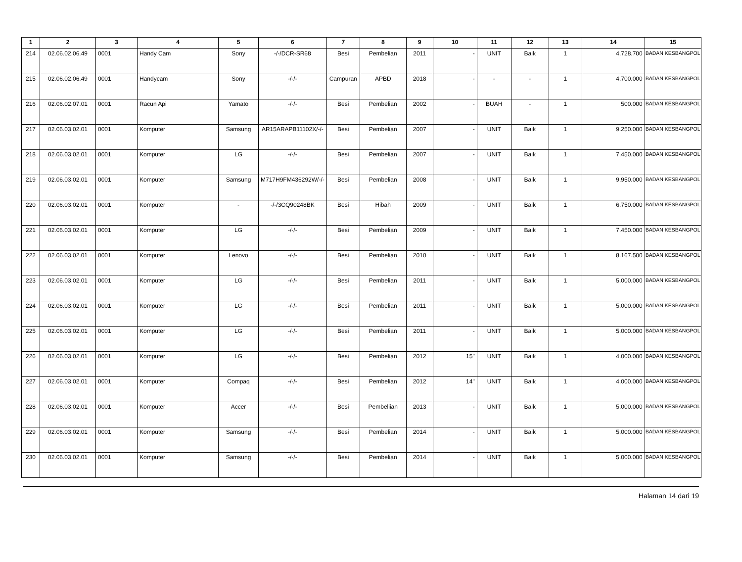| 1 | 2 | 3 | 4 | 5 | 6 | 7 | 8 | 9 | 10 | 11 | 12 | 13 | 14 | 15 |
| --- | --- | --- | --- | --- | --- | --- | --- | --- | --- | --- | --- | --- | --- | --- |
| 214 | 02.06.02.06.49 | 0001 | Handy Cam | Sony | -/-/DCR-SR68 | Besi | Pembelian | 2011 | - | UNIT | Baik | 1 | 4.728.700 | BADAN KESBANGPOL |
| 215 | 02.06.02.06.49 | 0001 | Handycam | Sony | -/-/- | Campuran | APBD | 2018 | - | - | - | 1 | 4.700.000 | BADAN KESBANGPOL |
| 216 | 02.06.02.07.01 | 0001 | Racun Api | Yamato | -/-/- | Besi | Pembelian | 2002 | - | BUAH | - | 1 | 500.000 | BADAN KESBANGPOL |
| 217 | 02.06.03.02.01 | 0001 | Komputer | Samsung | AR15ARAPB11102X/-/- | Besi | Pembelian | 2007 | - | UNIT | Baik | 1 | 9.250.000 | BADAN KESBANGPOL |
| 218 | 02.06.03.02.01 | 0001 | Komputer | LG | -/-/- | Besi | Pembelian | 2007 | - | UNIT | Baik | 1 | 7.450.000 | BADAN KESBANGPOL |
| 219 | 02.06.03.02.01 | 0001 | Komputer | Samsung | M717H9FM436292W/-/- | Besi | Pembelian | 2008 | - | UNIT | Baik | 1 | 9.950.000 | BADAN KESBANGPOL |
| 220 | 02.06.03.02.01 | 0001 | Komputer | - | -/-/3CQ90248BK | Besi | Hibah | 2009 | - | UNIT | Baik | 1 | 6.750.000 | BADAN KESBANGPOL |
| 221 | 02.06.03.02.01 | 0001 | Komputer | LG | -/-/- | Besi | Pembelian | 2009 | - | UNIT | Baik | 1 | 7.450.000 | BADAN KESBANGPOL |
| 222 | 02.06.03.02.01 | 0001 | Komputer | Lenovo | -/-/- | Besi | Pembelian | 2010 | - | UNIT | Baik | 1 | 8.167.500 | BADAN KESBANGPOL |
| 223 | 02.06.03.02.01 | 0001 | Komputer | LG | -/-/- | Besi | Pembelian | 2011 | - | UNIT | Baik | 1 | 5.000.000 | BADAN KESBANGPOL |
| 224 | 02.06.03.02.01 | 0001 | Komputer | LG | -/-/- | Besi | Pembelian | 2011 | - | UNIT | Baik | 1 | 5.000.000 | BADAN KESBANGPOL |
| 225 | 02.06.03.02.01 | 0001 | Komputer | LG | -/-/- | Besi | Pembelian | 2011 | - | UNIT | Baik | 1 | 5.000.000 | BADAN KESBANGPOL |
| 226 | 02.06.03.02.01 | 0001 | Komputer | LG | -/-/- | Besi | Pembelian | 2012 | 15" | UNIT | Baik | 1 | 4.000.000 | BADAN KESBANGPOL |
| 227 | 02.06.03.02.01 | 0001 | Komputer | Compaq | -/-/- | Besi | Pembelian | 2012 | 14" | UNIT | Baik | 1 | 4.000.000 | BADAN KESBANGPOL |
| 228 | 02.06.03.02.01 | 0001 | Komputer | Accer | -/-/- | Besi | Pembeliian | 2013 | - | UNIT | Baik | 1 | 5.000.000 | BADAN KESBANGPOL |
| 229 | 02.06.03.02.01 | 0001 | Komputer | Samsung | -/-/- | Besi | Pembelian | 2014 | - | UNIT | Baik | 1 | 5.000.000 | BADAN KESBANGPOL |
| 230 | 02.06.03.02.01 | 0001 | Komputer | Samsung | -/-/- | Besi | Pembelian | 2014 | - | UNIT | Baik | 1 | 5.000.000 | BADAN KESBANGPOL |
Halaman 14 dari 19